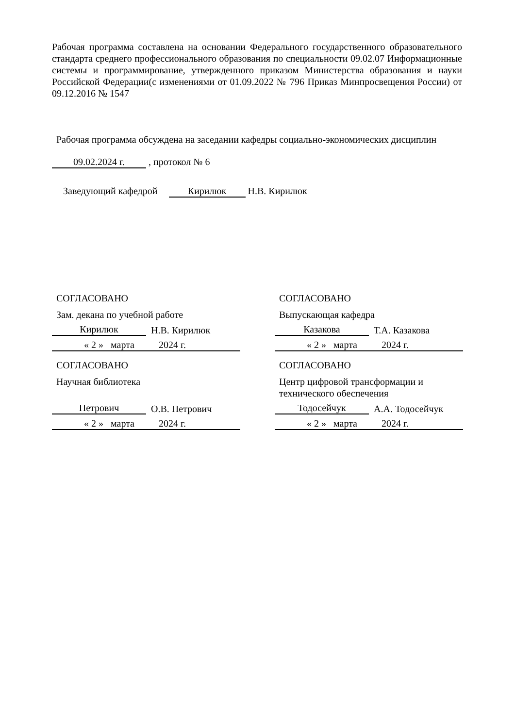Рабочая программа составлена на основании Федерального государственного образовательного стандарта среднего профессионального образования по специальности 09.02.07 Информационные системы и программирование, утвержденного приказом Министерства образования и науки Российской Федерации(с изменениями от 01.09.2022 № 796 Приказ Минпросвещения России) от 09.12.2016 № 1547
Рабочая программа обсуждена на заседании кафедры социально-экономических дисциплин
09.02.2024 г. , протокол № 6
Заведующий кафедрой Кирилюк Н.В. Кирилюк
СОГЛАСОВАНО
Зам. декана по учебной работе
Кирилюк Н.В. Кирилюк
« 2 » марта 2024 г.
СОГЛАСОВАНО
Научная библиотека
Петрович О.В. Петрович
« 2 » марта 2024 г.
СОГЛАСОВАНО
Выпускающая кафедра
Казакова Т.А. Казакова
« 2 » марта 2024 г.
СОГЛАСОВАНО
Центр цифровой трансформации и технического обеспечения
Тодосейчук А.А. Тодосейчук
« 2 » марта 2024 г.